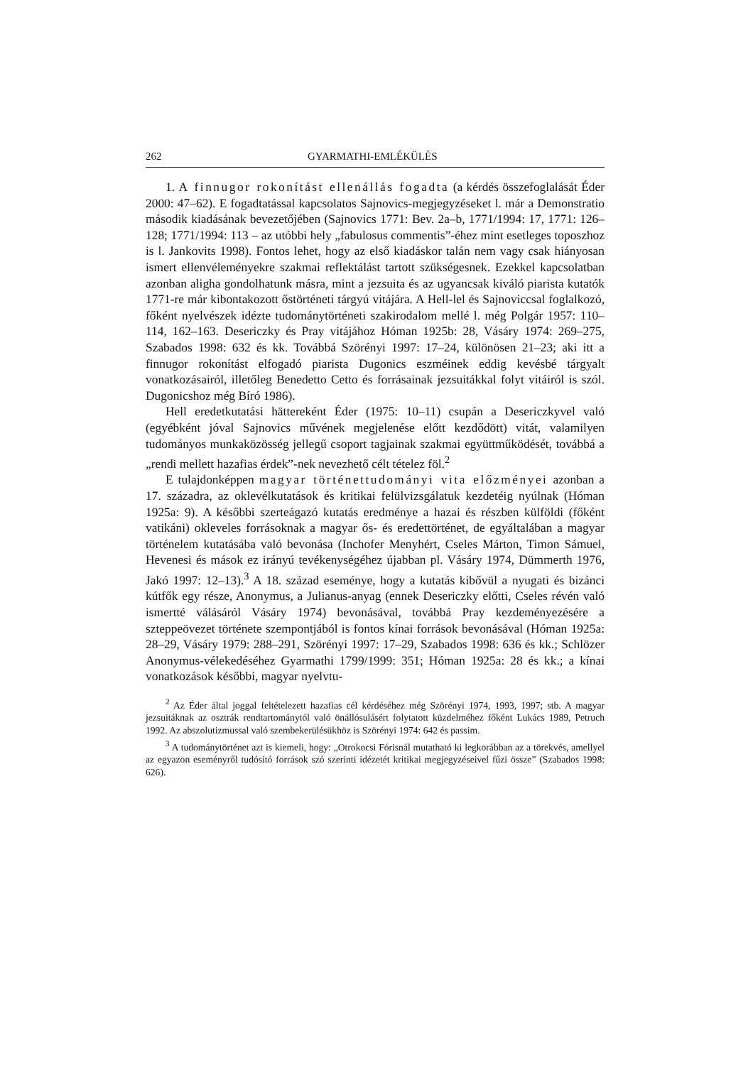262 GYARMATHI-EMLÉKÜLÉS
1. A finnugor rokonítást ellenállás fogadta (a kérdés összefoglalását Éder 2000: 47–62). E fogadtatással kapcsolatos Sajnovics-megjegyzéseket l. már a Demonstratio második kiadásának bevezetőjében (Sajnovics 1771: Bev. 2a–b, 1771/1994: 17, 1771: 126–128; 1771/1994: 113 – az utóbbi hely „fabulosus commentis”-éhez mint esetleges toposzhoz is l. Jankovits 1998). Fontos lehet, hogy az első kiadáskor talán nem vagy csak hiányosan ismert ellenvéleményekre szakmai reflektálást tartott szükségesnek. Ezekkel kapcsolatban azonban aligha gondolhatunk másra, mint a jezsuita és az ugyancsak kiváló piarista kutatók 1771-re már kibontakozott őstörténeti tárgyú vitájára. A Hell-lel és Sajnoviccsal foglalkozó, főként nyelvészek idézte tudománytörténeti szakirodalom mellé l. még Polgár 1957: 110–114, 162–163. Desericzky és Pray vitájához Hóman 1925b: 28, Vásáry 1974: 269–275, Szabados 1998: 632 és kk. Továbbá Szörényi 1997: 17–24, különösen 21–23; aki itt a finnugor rokonítást elfogadó piarista Dugonics eszméinek eddig kevésbé tárgyalt vonatkozásairól, illetőleg Benedetto Cetto és forrásainak jezsuitákkal folyt vitáiról is szól. Dugonicshoz még Bíró 1986).
Hell eredetkutatási hättereként Éder (1975: 10–11) csupán a Desericzkyvel való (egyébként jóval Sajnovics művének megjelenése előtt kezdődött) vitát, valamilyen tudományos munkaközösség jellegű csoport tagjainak szakmai együttműködését, továbbá a „rendi mellett hazafias érdek”-nek nevezhető célt tételez föl.<sup>2</sup>
E tulajdonképpen magyar történettudományi vita előzményei azonban a 17. századra, az oklevélkutatások és kritikai felülvizsgálatuk kezdetéig nyúlnak (Hóman 1925a: 9). A későbbi szerteágazó kutatás eredménye a hazai és részben külföldi (főként vatikáni) okleveles forrásoknak a magyar ős- és eredettörténet, de egyáltalában a magyar történelem kutatásába való bevonása (Inchofer Menyhért, Cseles Márton, Timon Sámuel, Hevenesi és mások ez irányú tevékenységéhez újabban pl. Vásáry 1974, Dümmerth 1976, Jakó 1997: 12–13).<sup>3</sup> A 18. század eseménye, hogy a kutatás kibővül a nyugati és bizánci kútfők egy része, Anonymus, a Julianus-anyag (ennek Desericzky előtti, Cseles révén való ismertté válásáról Vásáry 1974) bevonásával, továbbá Pray kezdeményezésére a szteppeövezet története szempontjából is fontos kínai források bevonásával (Hóman 1925a: 28–29, Vásáry 1979: 288–291, Szörényi 1997: 17–29, Szabados 1998: 636 és kk.; Schlözer Anonymus-vélekedéséhez Gyarmathi 1799/1999: 351; Hóman 1925a: 28 és kk.; a kínai vonatkozások későbbi, magyar nyelvtu-
<sup>2</sup> Az Éder által joggal feltételezett hazafias cél kérdéséhez még Szörényi 1974, 1993, 1997; stb. A magyar jezsuitáknak az osztrák rendtartománytól való önállósulásért folytatott küzdelméhez főként Lukács 1989, Petruch 1992. Az abszolutizmussal való szembekerülésükhöz is Szörényi 1974: 642 és passim.
<sup>3</sup> A tudománytörténet azt is kiemeli, hogy: „Otrokocsi Fórisnál mutatható ki legkorábban az a törekvés, amellyel az egyazon eseményről tudósító források szó szerinti idézetét kritikai megjegyzéseivel fűzi össze” (Szabados 1998: 626).